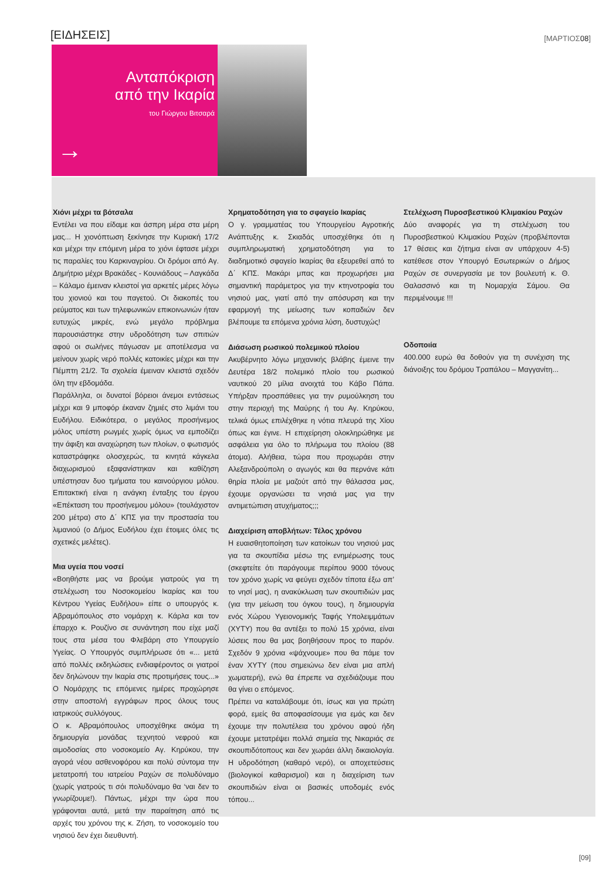[ΕΙΔΗΣΕΙΣ]
[ΜΑΡΤΙΟΣ08]
Ανταπόκριση
από την Ικαρία
του Γιώργου Βιτσαρά
→
Χιόνι μέχρι τα βότσαλα
Εντέλει να που είδαμε και άσπρη μέρα στα μέρη μας... Η χιονόπτωση ξεκίνησε την Κυριακή 17/2 και μέχρι την επόμενη μέρα το χιόνι έφτασε μέχρι τις παραλίες του Καρκιναγρίου. Οι δρόμοι από Αγ. Δημήτριο μέχρι Βρακάδες - Κουνιάδους – Λαγκάδα – Κάλαμο έμειναν κλειστοί για αρκετές μέρες λόγω του χιονιού και του παγετού. Οι διακοπές του ρεύματος και των τηλεφωνικών επικοινωνιών ήταν ευτυχώς μικρές, ενώ μεγάλο πρόβλημα παρουσιάστηκε στην υδροδότηση των σπιτιών αφού οι σωλήνες πάγωσαν με αποτέλεσμα να μείνουν χωρίς νερό πολλές κατοικίες μέχρι και την Πέμπτη 21/2. Τα σχολεία έμειναν κλειστά σχεδόν όλη την εβδομάδα.
Παράλληλα, οι δυνατοί βόρειοι άνεμοι εντάσεως μέχρι και 9 μποφόρ έκαναν ζημιές στο λιμάνι του Ευδήλου. Ειδικότερα, ο μεγάλος προσήνεμος μόλος υπέστη ρωγμές χωρίς όμως να εμποδίζει την άφιξη και αναχώρηση των πλοίων, ο φωτισμός καταστράφηκε ολοσχερώς, τα κινητά κάγκελα διαχωρισμού εξαφανίστηκαν και καθίζηση υπέστησαν δυο τμήματα του καινούργιου μόλου. Επιτακτική είναι η ανάγκη ένταξης του έργου «Επέκταση του προσήνεμου μόλου» (τουλάχιστον 200 μέτρα) στο Δ΄ ΚΠΣ για την προστασία του λιμανιού (ο Δήμος Ευδήλου έχει έτοιμες όλες τις σχετικές μελέτες).
Μια υγεία που νοσεί
«Βοηθήστε μας να βρούμε γιατρούς για τη στελέχωση του Νοσοκομείου Ικαρίας και του Κέντρου Υγείας Ευδήλου» είπε ο υπουργός κ. Αβραμόπουλος στο νομάρχη κ. Κάρλα και τον έπαρχο κ. Ρουζίνο σε συνάντηση που είχε μαζί τους στα μέσα του Φλεβάρη στο Υπουργείο Υγείας. Ο Υπουργός συμπλήρωσε ότι «... μετά από πολλές εκδηλώσεις ενδιαφέροντος οι γιατροί δεν δηλώνουν την Ικαρία στις προτιμήσεις τους...» Ο Νομάρχης τις επόμενες ημέρες προχώρησε στην αποστολή εγγράφων προς όλους τους ιατρικούς συλλόγους.
Ο κ. Αβραμόπουλος υποσχέθηκε ακόμα τη δημιουργία μονάδας τεχνητού νεφρού και αιμοδοσίας στο νοσοκομείο Αγ. Κηρύκου, την αγορά νέου ασθενοφόρου και πολύ σύντομα την μετατροπή του ιατρείου Ραχών σε πολυδύναμο (χωρίς γιατρούς τι σόι πολυδύναμο θα ‘ναι δεν το γνωρίζουμε!). Πάντως, μέχρι την ώρα που γράφονται αυτά, μετά την παραίτηση από τις αρχές του χρόνου της κ. Ζήση, το νοσοκομείο του νησιού δεν έχει διευθυντή.
Χρηματοδότηση για το σφαγείο Ικαρίας
Ο γ. γραμματέας του Υπουργείου Αγροτικής Ανάπτυξης κ. Σκιαδάς υποσχέθηκε ότι η συμπληρωματική χρηματοδότηση για το διαδημοτικό σφαγείο Ικαρίας θα εξευρεθεί από το Δ΄ ΚΠΣ. Μακάρι μπας και προχωρήσει μια σημαντική παράμετρος για την κτηνοτροφία του νησιού μας, γιατί από την απόσυρση και την εφαρμογή της μείωσης των κοπαδιών δεν βλέπουμε τα επόμενα χρόνια λύση, δυστυχώς!
Διάσωση ρωσικού πολεμικού πλοίου
Ακυβέρνητο λόγω μηχανικής βλάβης έμεινε την Δευτέρα 18/2 πολεμικό πλοίο του ρωσικού ναυτικού 20 μίλια ανοιχτά του Κάβο Πάπα. Υπήρξαν προσπάθειες για την ρυμούλκηση του στην περιοχή της Μαύρης ή του Αγ. Κηρύκου, τελικά όμως επιλέχθηκε η νότια πλευρά της Χίου όπως και έγινε. Η επιχείρηση ολοκληρώθηκε με ασφάλεια για όλο το πλήρωμα του πλοίου (88 άτομα). Αλήθεια, τώρα που προχωράει στην Αλεξανδρούπολη ο αγωγός και θα περνάνε κάτι θηρία πλοία με μαζούτ από την θάλασσα μας, έχουμε οργανώσει τα νησιά μας για την αντιμετώπιση ατυχήματος;;;
Διαχείριση αποβλήτων: Τέλος χρόνου
Η ευαισθητοποίηση των κατοίκων του νησιού μας για τα σκουπίδια μέσω της ενημέρωσης τους (σκεφτείτε ότι παράγουμε περίπου 9000 τόνους τον χρόνο χωρίς να φεύγει σχεδόν τίποτα έξω απ’ το νησί μας), η ανακύκλωση των σκουπιδιών μας (για την μείωση του όγκου τους), η δημιουργία ενός Χώρου Υγειονομικής Ταφής Υπολειμμάτων (ΧΥΤΥ) που θα αντέξει το πολύ 15 χρόνια, είναι λύσεις που θα μας βοηθήσουν προς το παρόν. Σχεδόν 9 χρόνια «ψάχνουμε» που θα πάμε τον έναν ΧΥΤΥ (που σημειώνω δεν είναι μια απλή χωματερή), ενώ θα έπρεπε να σχεδιάζουμε που θα γίνει ο επόμενος.
Πρέπει να καταλάβουμε ότι, ίσως και για πρώτη φορά, εμείς θα αποφασίσουμε για εμάς και δεν έχουμε την πολυτέλεια του χρόνου αφού ήδη έχουμε μετατρέψει πολλά σημεία της Νικαριάς σε σκουπιδότοπους και δεν χωράει άλλη δικαιολογία. Η υδροδότηση (καθαρό νερό), οι αποχετεύσεις (βιολογικοί καθαρισμοί) και η διαχείριση των σκουπιδιών είναι οι βασικές υποδομές ενός τόπου...
Στελέχωση Πυροσβεστικού Κλιμακίου Ραχών
Δύο αναφορές για τη στελέχωση του Πυροσβεστικού Κλιμακίου Ραχών (προβλέπονται 17 θέσεις και ζήτημα είναι αν υπάρχουν 4-5) κατέθεσε στον Υπουργό Εσωτερικών ο Δήμος Ραχών σε συνεργασία με τον βουλευτή κ. Θ. Θαλασσινό και τη Νομαρχία Σάμου. Θα περιμένουμε !!!
Οδοποιία
400.000 ευρώ θα δοθούν για τη συνέχιση της διάνοιξης του δρόμου Τραπάλου – Μαγγανίτη...
[09]